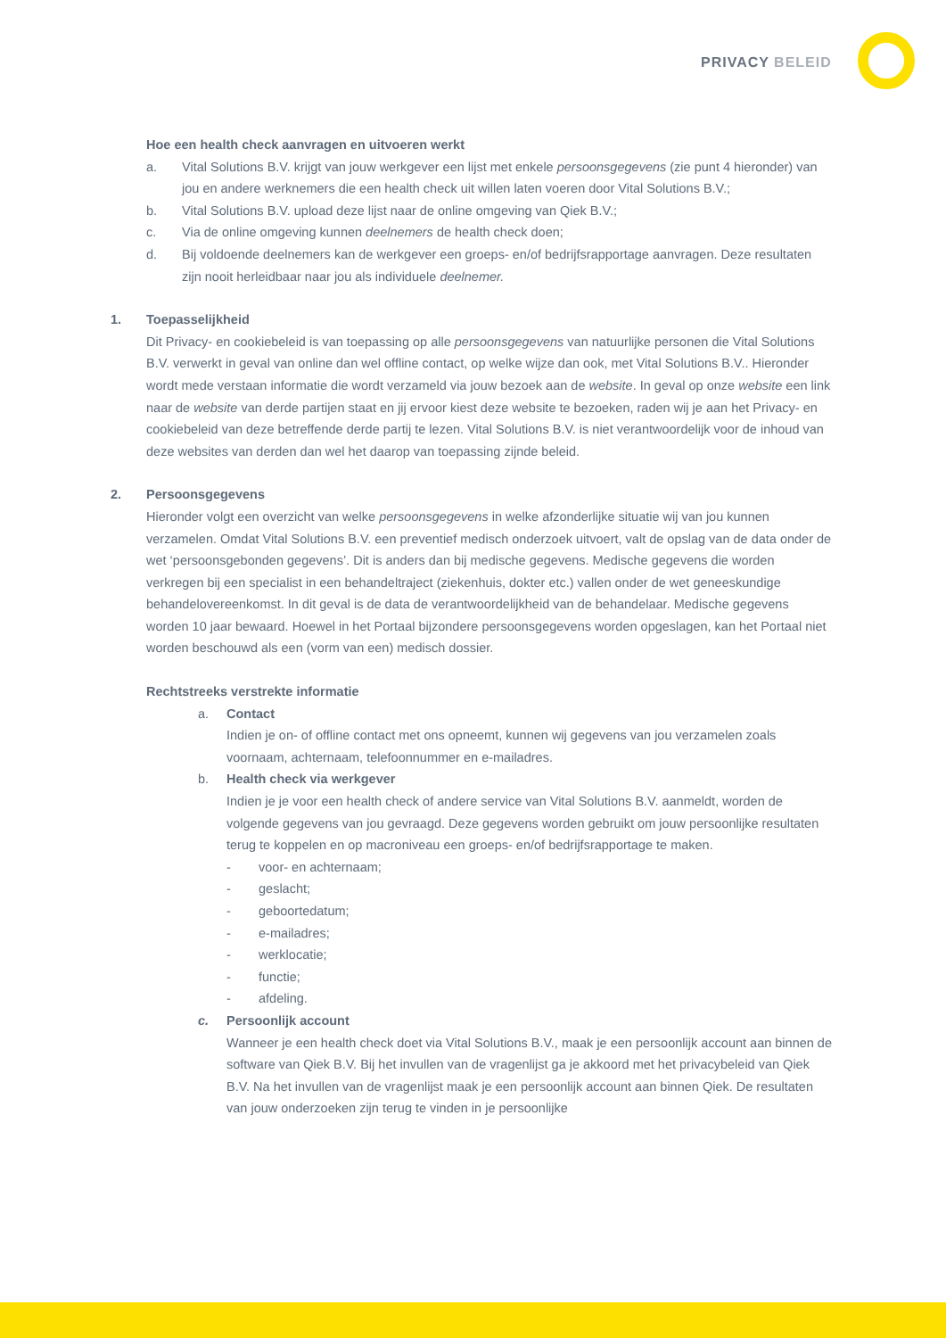PRIVACY BELEID
Hoe een health check aanvragen en uitvoeren werkt
a. Vital Solutions B.V. krijgt van jouw werkgever een lijst met enkele persoonsgegevens (zie punt 4 hieronder) van jou en andere werknemers die een health check uit willen laten voeren door Vital Solutions B.V.;
b. Vital Solutions B.V. upload deze lijst naar de online omgeving van Qiek B.V.;
c. Via de online omgeving kunnen deelnemers de health check doen;
d. Bij voldoende deelnemers kan de werkgever een groeps- en/of bedrijfsrapportage aanvragen. Deze resultaten zijn nooit herleidbaar naar jou als individuele deelnemer.
1. Toepasselijkheid
Dit Privacy- en cookiebeleid is van toepassing op alle persoonsgegevens van natuurlijke personen die Vital Solutions B.V. verwerkt in geval van online dan wel offline contact, op welke wijze dan ook, met Vital Solutions B.V.. Hieronder wordt mede verstaan informatie die wordt verzameld via jouw bezoek aan de website. In geval op onze website een link naar de website van derde partijen staat en jij ervoor kiest deze website te bezoeken, raden wij je aan het Privacy- en cookiebeleid van deze betreffende derde partij te lezen. Vital Solutions B.V. is niet verantwoordelijk voor de inhoud van deze websites van derden dan wel het daarop van toepassing zijnde beleid.
2. Persoonsgegevens
Hieronder volgt een overzicht van welke persoonsgegevens in welke afzonderlijke situatie wij van jou kunnen verzamelen. Omdat Vital Solutions B.V. een preventief medisch onderzoek uitvoert, valt de opslag van de data onder de wet ‘persoonsgebonden gegevens’. Dit is anders dan bij medische gegevens. Medische gegevens die worden verkregen bij een specialist in een behandeltraject (ziekenhuis, dokter etc.) vallen onder de wet geneeskundige behandelovereenkomst. In dit geval is de data de verantwoordelijkheid van de behandelaar. Medische gegevens worden 10 jaar bewaard. Hoewel in het Portaal bijzondere persoonsgegevens worden opgeslagen, kan het Portaal niet worden beschouwd als een (vorm van een) medisch dossier.
Rechtstreeks verstrekte informatie
a. Contact
Indien je on- of offline contact met ons opneemt, kunnen wij gegevens van jou verzamelen zoals voornaam, achternaam, telefoonnummer en e-mailadres.
b. Health check via werkgever
Indien je je voor een health check of andere service van Vital Solutions B.V. aanmeldt, worden de volgende gegevens van jou gevraagd. Deze gegevens worden gebruikt om jouw persoonlijke resultaten terug te koppelen en op macroniveau een groeps- en/of bedrijfsrapportage te maken.
- voor- en achternaam;
- geslacht;
- geboortedatum;
- e-mailadres;
- werklocatie;
- functie;
- afdeling.
c. Persoonlijk account
Wanneer je een health check doet via Vital Solutions B.V., maak je een persoonlijk account aan binnen de software van Qiek B.V. Bij het invullen van de vragenlijst ga je akkoord met het privacybeleid van Qiek B.V. Na het invullen van de vragenlijst maak je een persoonlijk account aan binnen Qiek. De resultaten van jouw onderzoeken zijn terug te vinden in je persoonlijke